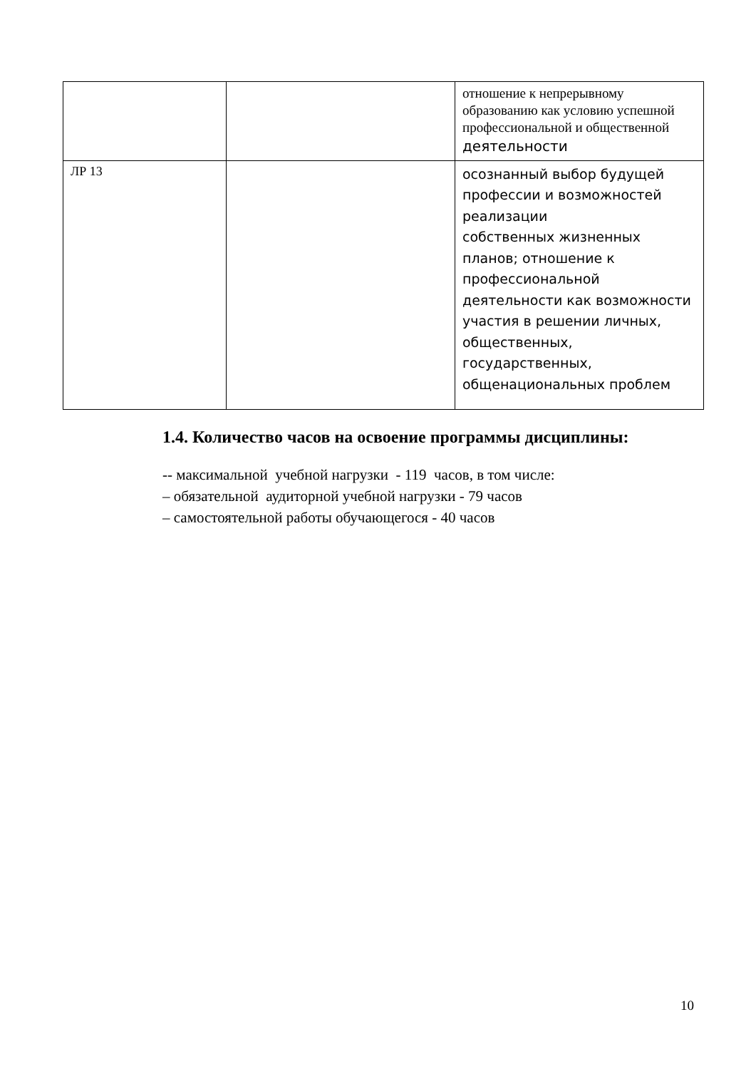| | | отношение к непрерывному образованию как условию успешной профессиональной и общественной деятельности |
| ЛР 13 | | осознанный выбор будущей профессии и возможностей реализации собственных жизненных планов; отношение к профессиональной деятельности как возможности участия в решении личных, общественных, государственных, общенациональных проблем |
1.4. Количество часов на освоение программы дисциплины:
-- максимальной учебной нагрузки - 119 часов, в том числе:
– обязательной аудиторной учебной нагрузки - 79 часов
– самостоятельной работы обучающегося - 40 часов
10